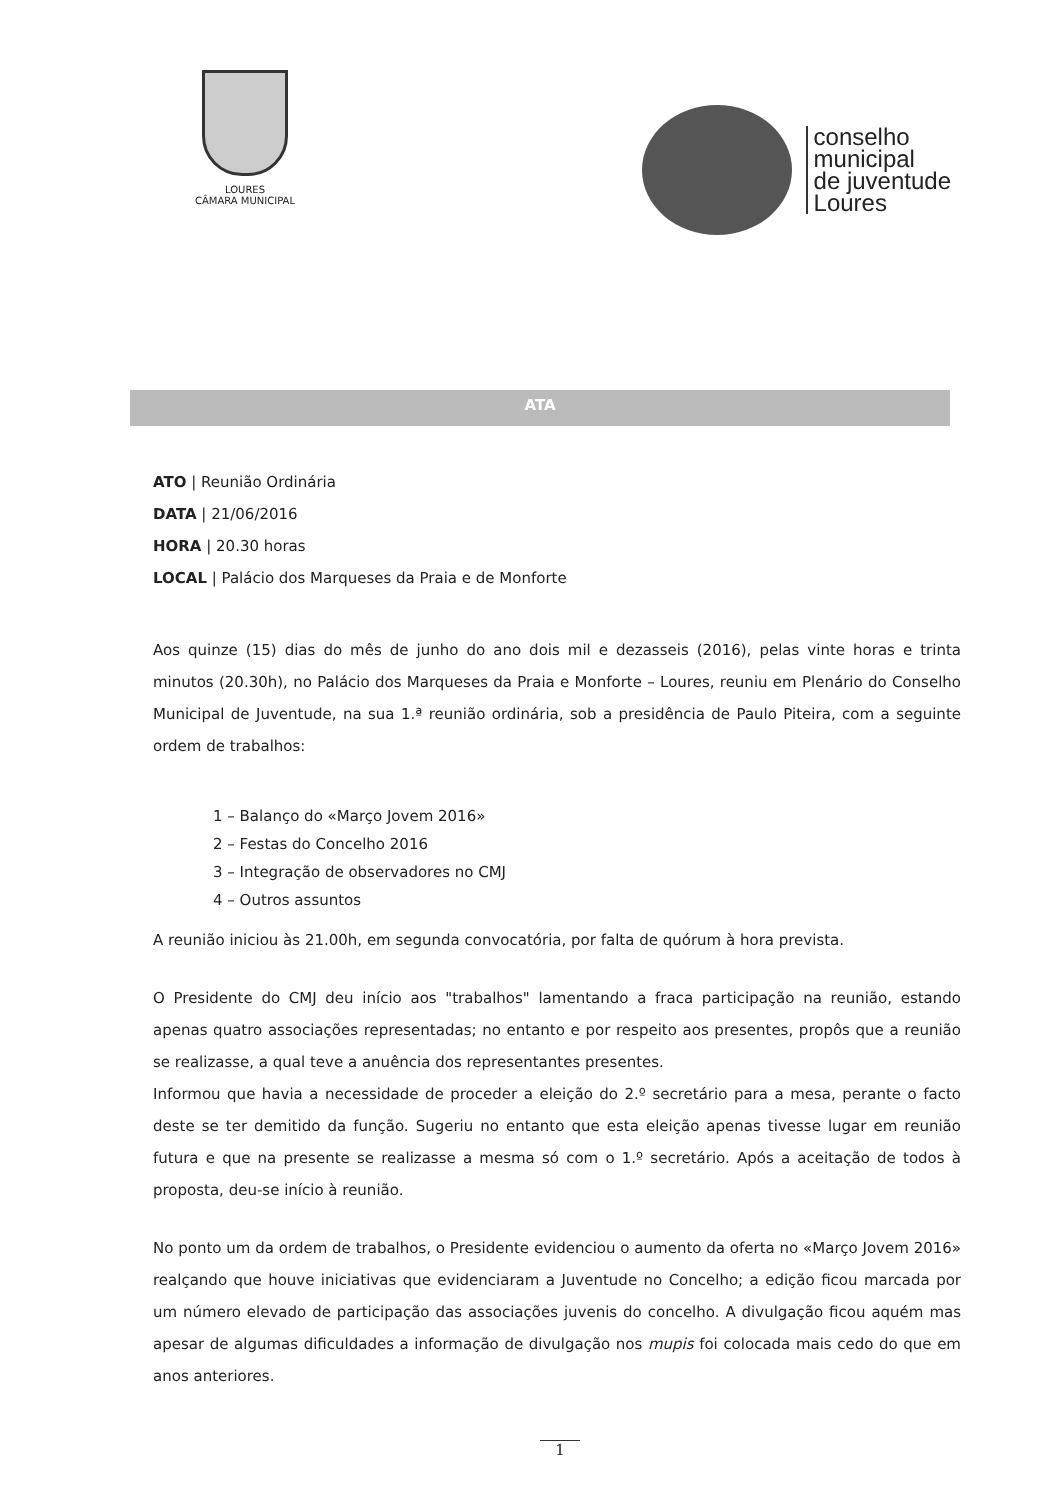LOURES
CÂMARA MUNICIPAL
conselho
municipal
de juventude
Loures
ATA
ATO | Reunião Ordinária
DATA | 21/06/2016
HORA | 20.30 horas
LOCAL | Palácio dos Marqueses da Praia e de Monforte
Aos quinze (15) dias do mês de junho do ano dois mil e dezasseis (2016), pelas vinte horas e trinta minutos (20.30h), no Palácio dos Marqueses da Praia e Monforte – Loures, reuniu em Plenário do Conselho Municipal de Juventude, na sua 1.ª reunião ordinária, sob a presidência de Paulo Piteira, com a seguinte ordem de trabalhos:
1 – Balanço do «Março Jovem 2016»
2 – Festas do Concelho 2016
3 – Integração de observadores no CMJ
4 – Outros assuntos
A reunião iniciou às 21.00h, em segunda convocatória, por falta de quórum à hora prevista.
O Presidente do CMJ deu início aos "trabalhos" lamentando a fraca participação na reunião, estando apenas quatro associações representadas; no entanto e por respeito aos presentes, propôs que a reunião se realizasse, a qual teve a anuência dos representantes presentes.
Informou que havia a necessidade de proceder a eleição do 2.º secretário para a mesa, perante o facto deste se ter demitido da função. Sugeriu no entanto que esta eleição apenas tivesse lugar em reunião futura e que na presente se realizasse a mesma só com o 1.º secretário. Após a aceitação de todos à proposta, deu-se início à reunião.
No ponto um da ordem de trabalhos, o Presidente evidenciou o aumento da oferta no «Março Jovem 2016» realçando que houve iniciativas que evidenciaram a Juventude no Concelho; a edição ficou marcada por um número elevado de participação das associações juvenis do concelho. A divulgação ficou aquém mas apesar de algumas dificuldades a informação de divulgação nos mupis foi colocada mais cedo do que em anos anteriores.
1